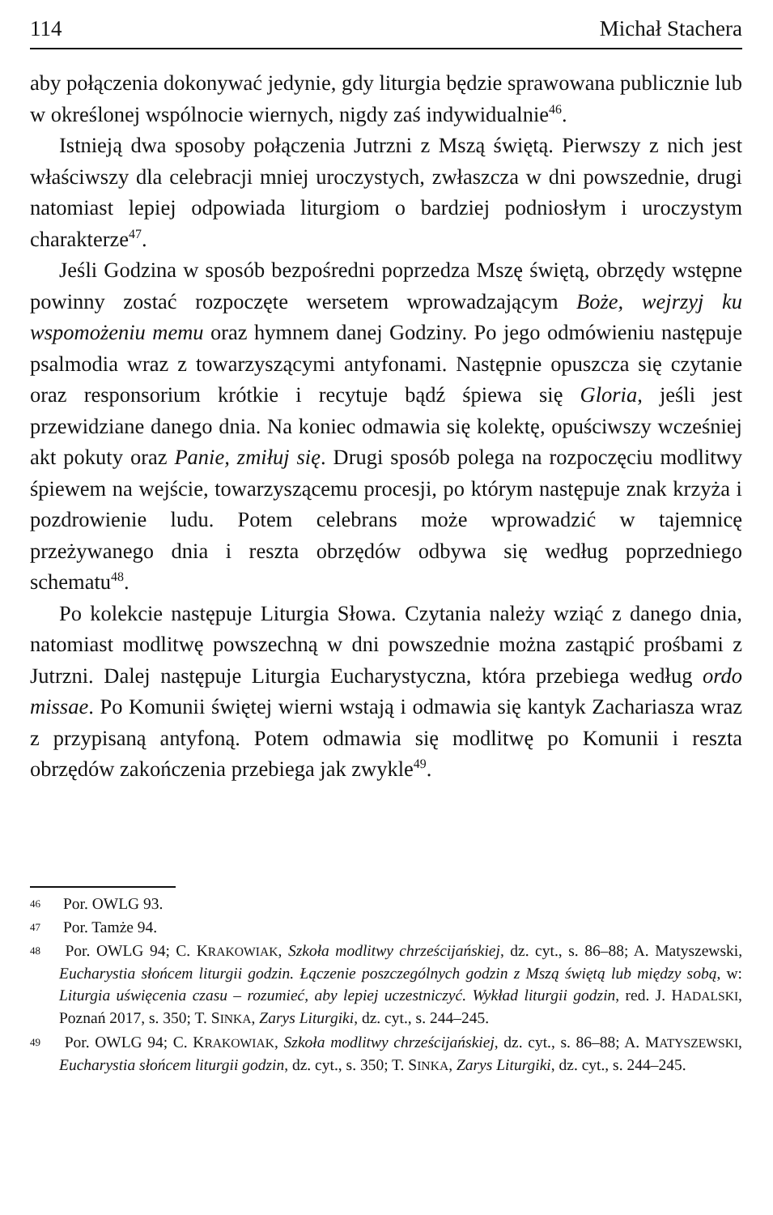114 Michał Stachera
aby połączenia dokonywać jedynie, gdy liturgia będzie sprawowana publicznie lub w określonej wspólnocie wiernych, nigdy zaś indywidualnie<sup>46</sup>.
Istnieją dwa sposoby połączenia Jutrzni z Mszą świętą. Pierwszy z nich jest właściwszy dla celebracji mniej uroczystych, zwłaszcza w dni powszednie, drugi natomiast lepiej odpowiada liturgiom o bardziej podniosłym i uroczystym charakterze<sup>47</sup>.
Jeśli Godzina w sposób bezpośredni poprzedza Mszę świętą, obrzędy wstępne powinny zostać rozpoczęte wersetem wprowadzającym Boże, wejrzyj ku wspomożeniu memu oraz hymnem danej Godziny. Po jego odmówieniu następuje psalmodia wraz z towarzyszącymi antyfonami. Następnie opuszcza się czytanie oraz responsorium krótkie i recytuje bądź śpiewa się Gloria, jeśli jest przewidziane danego dnia. Na koniec odmawia się kolektę, opuściwszy wcześniej akt pokuty oraz Panie, zmiłuj się. Drugi sposób polega na rozpoczęciu modlitwy śpiewem na wejście, towarzyszącemu procesji, po którym następuje znak krzyża i pozdrowienie ludu. Potem celebrans może wprowadzić w tajemnicę przeżywanego dnia i reszta obrzędów odbywa się według poprzedniego schematu<sup>48</sup>.
Po kolekcie następuje Liturgia Słowa. Czytania należy wziąć z danego dnia, natomiast modlitwę powszechną w dni powszednie można zastąpić prośbami z Jutrzni. Dalej następuje Liturgia Eucharystyczna, która przebiega według ordo missae. Po Komunii świętej wierni wstają i odmawia się kantyk Zachariasza wraz z przypisaną antyfoną. Potem odmawia się modlitwę po Komunii i reszta obrzędów zakończenia przebiega jak zwykle<sup>49</sup>.
46 Por. OWLG 93.
47 Por. Tamże 94.
48 Por. OWLG 94; C. KRAKOWIAK, Szkoła modlitwy chrześcijańskiej, dz. cyt., s. 86–88; A. Matyszewski, Eucharystia słońcem liturgii godzin. Łączenie poszczególnych godzin z Mszą świętą lub między sobą, w: Liturgia uświęcenia czasu – rozumieć, aby lepiej uczestniczyć. Wykład liturgii godzin, red. J. HADALSKI, Poznań 2017, s. 350; T. SINKA, Zarys Liturgiki, dz. cyt., s. 244–245.
49 Por. OWLG 94; C. KRAKOWIAK, Szkoła modlitwy chrześcijańskiej, dz. cyt., s. 86–88; A. MATYSZEWSKI, Eucharystia słońcem liturgii godzin, dz. cyt., s. 350; T. SINKA, Zarys Liturgiki, dz. cyt., s. 244–245.